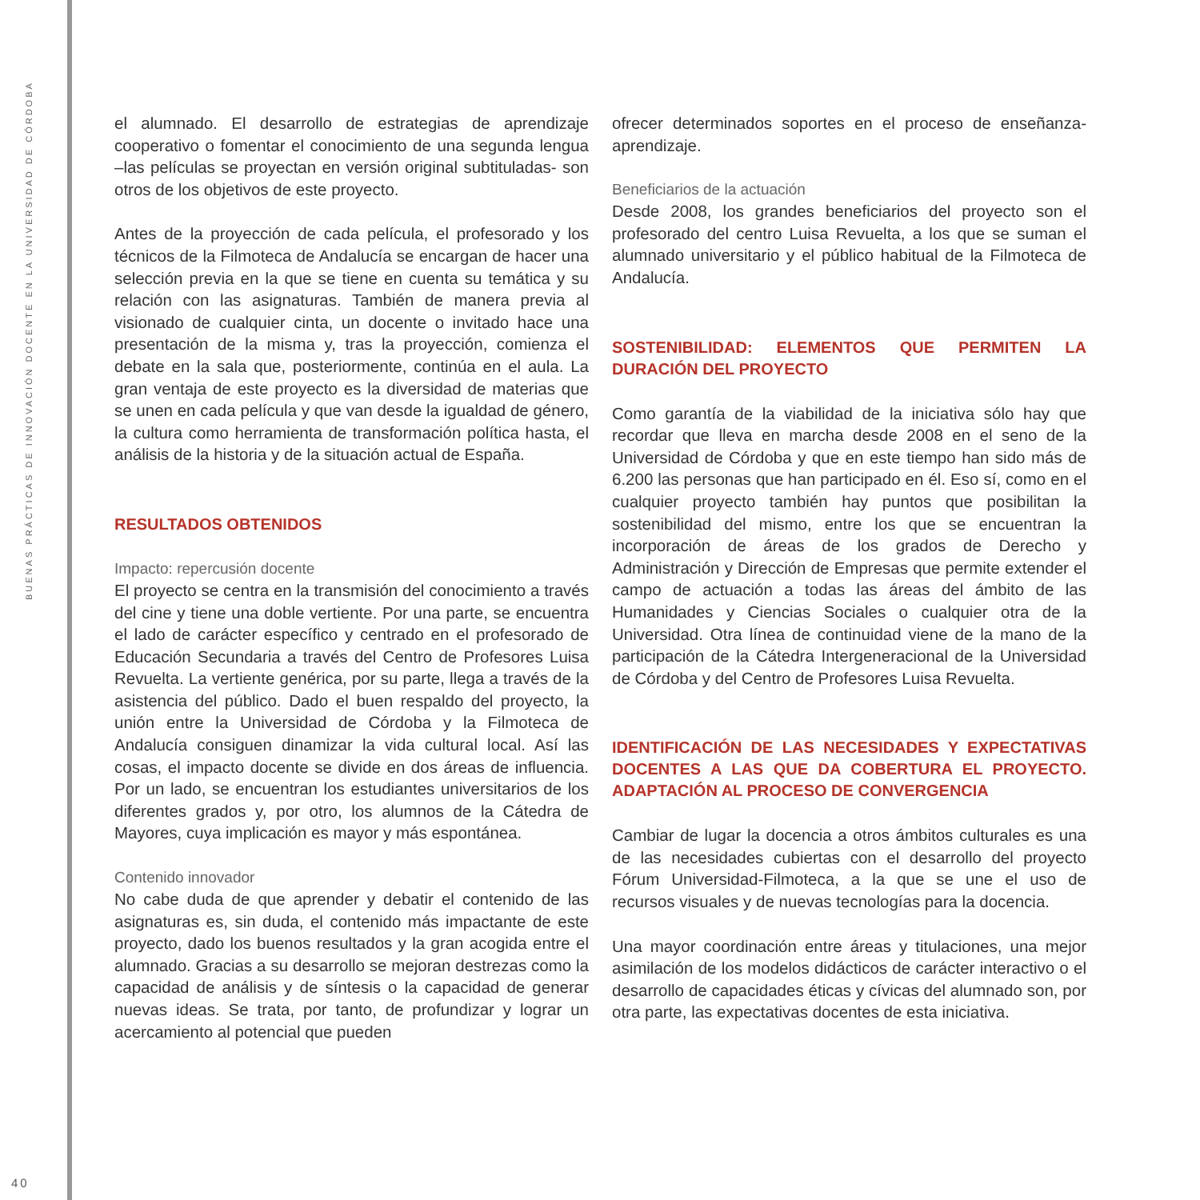BUENAS PRÁCTICAS DE INNOVACIÓN DOCENTE EN LA UNIVERSIDAD DE CÓRDOBA
el alumnado. El desarrollo de estrategias de aprendizaje cooperativo o fomentar el conocimiento de una segunda lengua –las películas se proyectan en versión original subtituladas- son otros de los objetivos de este proyecto.
Antes de la proyección de cada película, el profesorado y los técnicos de la Filmoteca de Andalucía se encargan de hacer una selección previa en la que se tiene en cuenta su temática y su relación con las asignaturas. También de manera previa al visionado de cualquier cinta, un docente o invitado hace una presentación de la misma y, tras la proyección, comienza el debate en la sala que, posteriormente, continúa en el aula. La gran ventaja de este proyecto es la diversidad de materias que se unen en cada película y que van desde la igualdad de género, la cultura como herramienta de transformación política hasta, el análisis de la historia y de la situación actual de España.
RESULTADOS OBTENIDOS
Impacto: repercusión docente
El proyecto se centra en la transmisión del conocimiento a través del cine y tiene una doble vertiente. Por una parte, se encuentra el lado de carácter específico y centrado en el profesorado de Educación Secundaria a través del Centro de Profesores Luisa Revuelta. La vertiente genérica, por su parte, llega a través de la asistencia del público. Dado el buen respaldo del proyecto, la unión entre la Universidad de Córdoba y la Filmoteca de Andalucía consiguen dinamizar la vida cultural local. Así las cosas, el impacto docente se divide en dos áreas de influencia. Por un lado, se encuentran los estudiantes universitarios de los diferentes grados y, por otro, los alumnos de la Cátedra de Mayores, cuya implicación es mayor y más espontánea.
Contenido innovador
No cabe duda de que aprender y debatir el contenido de las asignaturas es, sin duda, el contenido más impactante de este proyecto, dado los buenos resultados y la gran acogida entre el alumnado. Gracias a su desarrollo se mejoran destrezas como la capacidad de análisis y de síntesis o la capacidad de generar nuevas ideas. Se trata, por tanto, de profundizar y lograr un acercamiento al potencial que pueden
ofrecer determinados soportes en el proceso de enseñanza-aprendizaje.
Beneficiarios de la actuación
Desde 2008, los grandes beneficiarios del proyecto son el profesorado del centro Luisa Revuelta, a los que se suman el alumnado universitario y el público habitual de la Filmoteca de Andalucía.
SOSTENIBILIDAD: ELEMENTOS QUE PERMITEN LA DURACIÓN DEL PROYECTO
Como garantía de la viabilidad de la iniciativa sólo hay que recordar que lleva en marcha desde 2008 en el seno de la Universidad de Córdoba y que en este tiempo han sido más de 6.200 las personas que han participado en él. Eso sí, como en el cualquier proyecto también hay puntos que posibilitan la sostenibilidad del mismo, entre los que se encuentran la incorporación de áreas de los grados de Derecho y Administración y Dirección de Empresas que permite extender el campo de actuación a todas las áreas del ámbito de las Humanidades y Ciencias Sociales o cualquier otra de la Universidad. Otra línea de continuidad viene de la mano de la participación de la Cátedra Intergeneracional de la Universidad de Córdoba y del Centro de Profesores Luisa Revuelta.
IDENTIFICACIÓN DE LAS NECESIDADES Y EXPECTATIVAS DOCENTES A LAS QUE DA COBERTURA EL PROYECTO. ADAPTACIÓN AL PROCESO DE CONVERGENCIA
Cambiar de lugar la docencia a otros ámbitos culturales es una de las necesidades cubiertas con el desarrollo del proyecto Fórum Universidad-Filmoteca, a la que se une el uso de recursos visuales y de nuevas tecnologías para la docencia.
Una mayor coordinación entre áreas y titulaciones, una mejor asimilación de los modelos didácticos de carácter interactivo o el desarrollo de capacidades éticas y cívicas del alumnado son, por otra parte, las expectativas docentes de esta iniciativa.
40